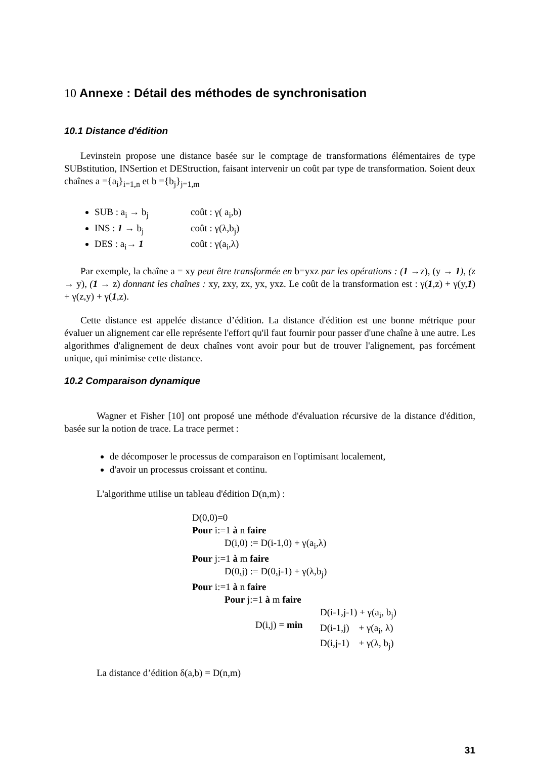10 Annexe : Détail des méthodes de synchronisation
10.1 Distance d'édition
Levinstein propose une distance basée sur le comptage de transformations élémentaires de type SUBstitution, INSertion et DEStruction, faisant intervenir un coût par type de transformation. Soient deux chaînes a ={a<sub>i</sub>}<sub>i=1,n</sub> et b ={b<sub>j</sub>}<sub>j=1,m</sub>
SUB : a<sub>i</sub> → b<sub>j</sub> coût : γ( a<sub>i</sub>,b)
INS : 1 → b<sub>j</sub> coût : γ(λ,b<sub>j</sub>)
DES : a<sub>i</sub>→ 1 coût : γ(a<sub>i</sub>,λ)
Par exemple, la chaîne a = xy peut être transformée en b=yxz par les opérations : (1 →z), (y → 1), (z → y), (1 → z) donnant les chaînes : xy, zxy, zx, yx, yxz. Le coût de la transformation est : γ(1,z) + γ(y,1) + γ(z,y) + γ(1,z).
Cette distance est appelée distance d’édition. La distance d'édition est une bonne métrique pour évaluer un alignement car elle représente l'effort qu'il faut fournir pour passer d'une chaîne à une autre. Les algorithmes d'alignement de deux chaînes vont avoir pour but de trouver l'alignement, pas forcément unique, qui minimise cette distance.
10.2 Comparaison dynamique
Wagner et Fisher [10] ont proposé une méthode d'évaluation récursive de la distance d'édition, basée sur la notion de trace. La trace permet :
de décomposer le processus de comparaison en l'optimisant localement,
d'avoir un processus croissant et continu.
L'algorithme utilise un tableau d'édition D(n,m) :
D(0,0)=0
Pour i:=1 à n faire
D(i,0) := D(i-1,0) + γ(a<sub>i</sub>,λ)
Pour j:=1 à m faire
D(0,j) := D(0,j-1) + γ(λ,b<sub>j</sub>)
Pour i:=1 à n faire
Pour j:=1 à m faire
D(i,j) = min
D(i-1,j-1) + γ(a<sub>i</sub>, b<sub>j</sub>)
D(i-1,j) + γ(a<sub>i</sub>, λ)
D(i,j-1) + γ(λ, b<sub>j</sub>)
La distance d’édition δ(a,b) = D(n,m)
31